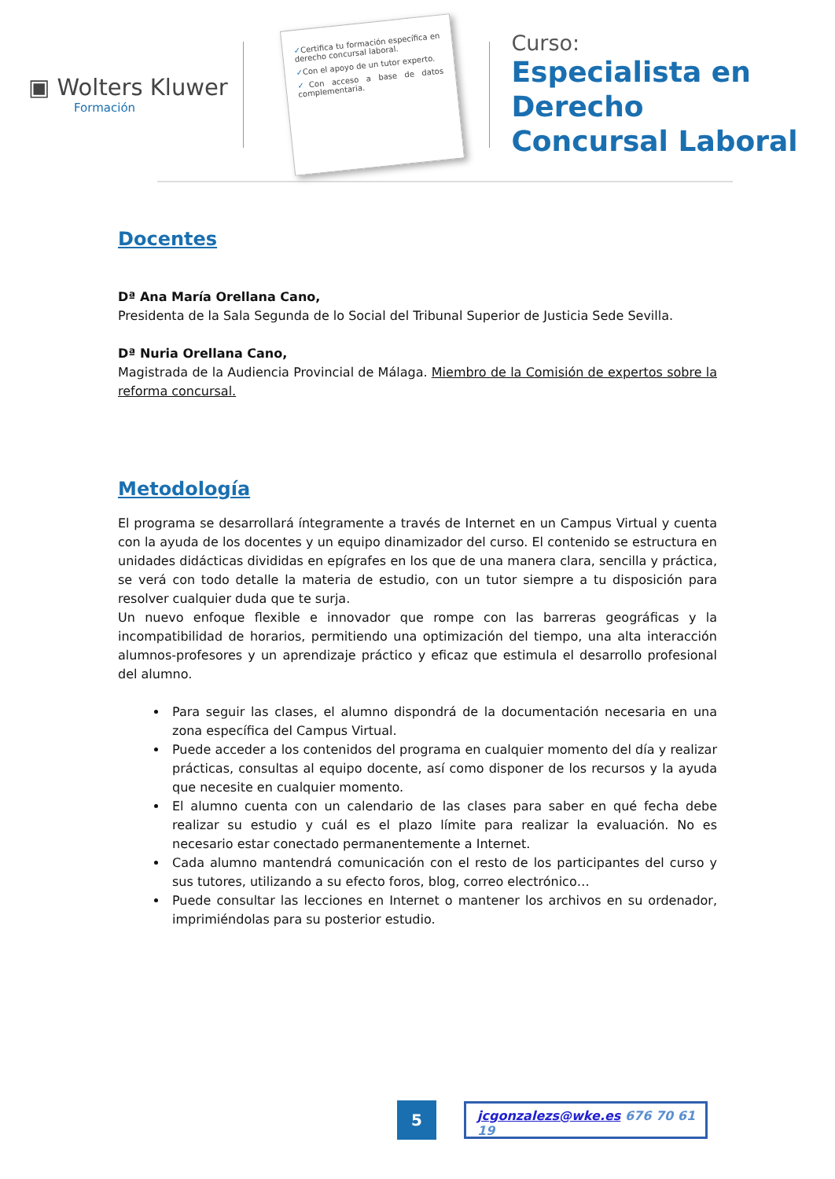▣ Wolters Kluwer
Formación
✓Certifica tu formación específica en derecho concursal laboral.
✓Con el apoyo de un tutor experto.
✓Con acceso a base de datos complementaria.
Curso:
Especialista en Derecho
Concursal Laboral
Docentes
Dª Ana María Orellana Cano,
Presidenta de la Sala Segunda de lo Social del Tribunal Superior de Justicia Sede Sevilla.
Dª Nuria Orellana Cano,
Magistrada de la Audiencia Provincial de Málaga. Miembro de la Comisión de expertos sobre la reforma concursal.
Metodología
El programa se desarrollará íntegramente a través de Internet en un Campus Virtual y cuenta con la ayuda de los docentes y un equipo dinamizador del curso. El contenido se estructura en unidades didácticas divididas en epígrafes en los que de una manera clara, sencilla y práctica, se verá con todo detalle la materia de estudio, con un tutor siempre a tu disposición para resolver cualquier duda que te surja.
Un nuevo enfoque flexible e innovador que rompe con las barreras geográficas y la incompatibilidad de horarios, permitiendo una optimización del tiempo, una alta interacción alumnos-profesores y un aprendizaje práctico y eficaz que estimula el desarrollo profesional del alumno.
Para seguir las clases, el alumno dispondrá de la documentación necesaria en una zona específica del Campus Virtual.
Puede acceder a los contenidos del programa en cualquier momento del día y realizar prácticas, consultas al equipo docente, así como disponer de los recursos y la ayuda que necesite en cualquier momento.
El alumno cuenta con un calendario de las clases para saber en qué fecha debe realizar su estudio y cuál es el plazo límite para realizar la evaluación. No es necesario estar conectado permanentemente a Internet.
Cada alumno mantendrá comunicación con el resto de los participantes del curso y sus tutores, utilizando a su efecto foros, blog, correo electrónico…
Puede consultar las lecciones en Internet o mantener los archivos en su ordenador, imprimiéndolas para su posterior estudio.
5
jcgonzalezs@wke.es 676 70 61 19